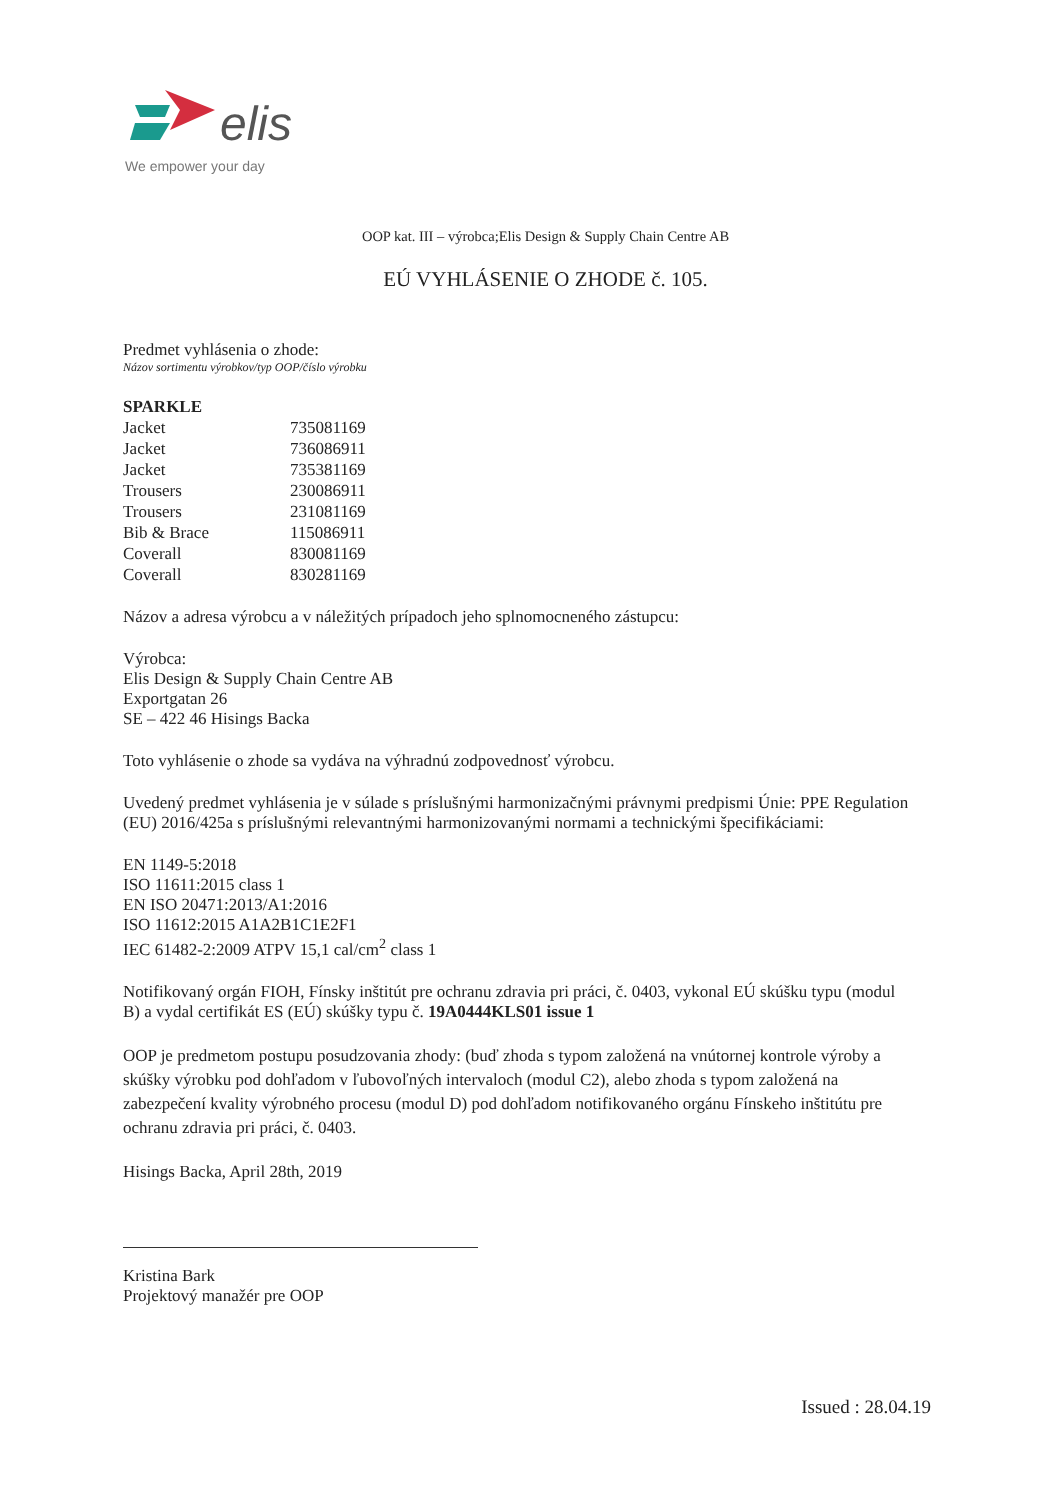elis
We empower your day
OOP kat. III – výrobca;Elis Design & Supply Chain Centre AB
EÚ VYHLÁSENIE O ZHODE č. 105.
Predmet vyhlásenia o zhode:
Názov sortimentu výrobkov/typ OOP/číslo výrobku
SPARKLE
| Jacket | 735081169 |
| Jacket | 736086911 |
| Jacket | 735381169 |
| Trousers | 230086911 |
| Trousers | 231081169 |
| Bib & Brace | 115086911 |
| Coverall | 830081169 |
| Coverall | 830281169 |
Názov a adresa výrobcu a v náležitých prípadoch jeho splnomocneného zástupcu:
Výrobca:
Elis Design & Supply Chain Centre AB
Exportgatan 26
SE – 422 46 Hisings Backa
Toto vyhlásenie o zhode sa vydáva na výhradnú zodpovednosť výrobcu.
Uvedený predmet vyhlásenia je v súlade s príslušnými harmonizačnými právnymi predpismi Únie: PPE Regulation (EU) 2016/425a s príslušnými relevantnými harmonizovanými normami a technickými špecifikáciami:
EN 1149-5:2018
ISO 11611:2015 class 1
EN ISO 20471:2013/A1:2016
ISO 11612:2015 A1A2B1C1E2F1
IEC 61482-2:2009 ATPV 15,1 cal/cm<sup>2</sup> class 1
Notifikovaný orgán FIOH, Fínsky inštitút pre ochranu zdravia pri práci, č. 0403, vykonal EÚ skúšku typu (modul B) a vydal certifikát ES (EÚ) skúšky typu č. 19A0444KLS01 issue 1
OOP je predmetom postupu posudzovania zhody: (buď zhoda s typom založená na vnútornej kontrole výroby a skúšky výrobku pod dohľadom v ľubovoľných intervaloch (modul C2), alebo zhoda s typom založená na zabezpečení kvality výrobného procesu (modul D) pod dohľadom notifikovaného orgánu Fínskeho inštitútu pre ochranu zdravia pri práci, č. 0403.
Hisings Backa, April 28th, 2019
Kristina Bark
Projektový manažér pre OOP
Issued : 28.04.19